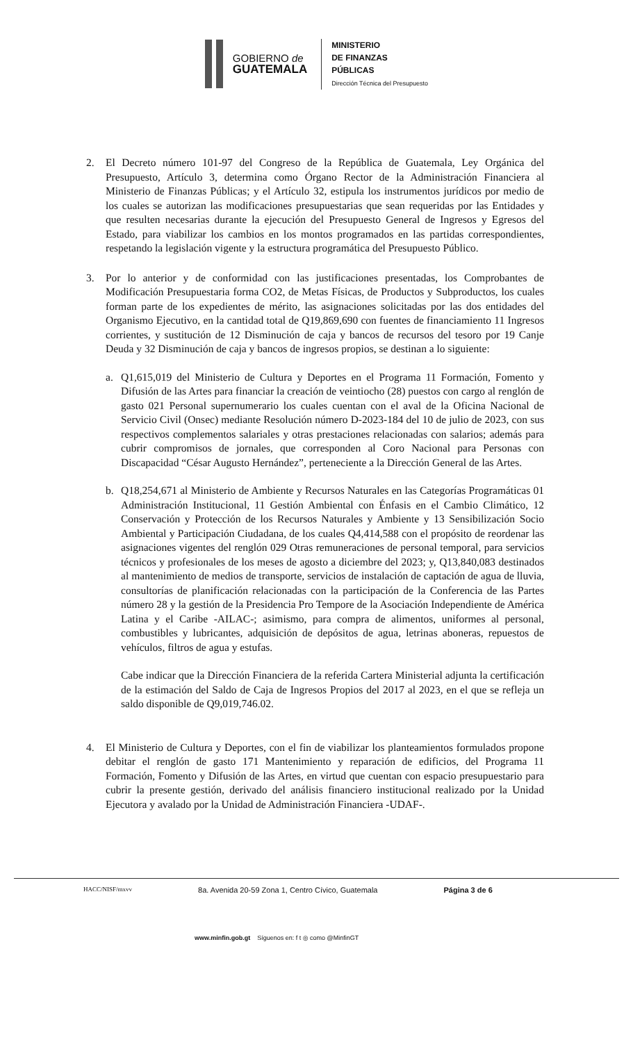GOBIERNO de
GUATEMALA
MINISTERIO
DE FINANZAS
PÚBLICAS
Dirección Técnica del Presupuesto
2. El Decreto número 101-97 del Congreso de la República de Guatemala, Ley Orgánica del Presupuesto, Artículo 3, determina como Órgano Rector de la Administración Financiera al Ministerio de Finanzas Públicas; y el Artículo 32, estipula los instrumentos jurídicos por medio de los cuales se autorizan las modificaciones presupuestarias que sean requeridas por las Entidades y que resulten necesarias durante la ejecución del Presupuesto General de Ingresos y Egresos del Estado, para viabilizar los cambios en los montos programados en las partidas correspondientes, respetando la legislación vigente y la estructura programática del Presupuesto Público.
3. Por lo anterior y de conformidad con las justificaciones presentadas, los Comprobantes de Modificación Presupuestaria forma CO2, de Metas Físicas, de Productos y Subproductos, los cuales forman parte de los expedientes de mérito, las asignaciones solicitadas por las dos entidades del Organismo Ejecutivo, en la cantidad total de Q19,869,690 con fuentes de financiamiento 11 Ingresos corrientes, y sustitución de 12 Disminución de caja y bancos de recursos del tesoro por 19 Canje Deuda y 32 Disminución de caja y bancos de ingresos propios, se destinan a lo siguiente:
a. Q1,615,019 del Ministerio de Cultura y Deportes en el Programa 11 Formación, Fomento y Difusión de las Artes para financiar la creación de veintiocho (28) puestos con cargo al renglón de gasto 021 Personal supernumerario los cuales cuentan con el aval de la Oficina Nacional de Servicio Civil (Onsec) mediante Resolución número D-2023-184 del 10 de julio de 2023, con sus respectivos complementos salariales y otras prestaciones relacionadas con salarios; además para cubrir compromisos de jornales, que corresponden al Coro Nacional para Personas con Discapacidad “César Augusto Hernández”, perteneciente a la Dirección General de las Artes.
b. Q18,254,671 al Ministerio de Ambiente y Recursos Naturales en las Categorías Programáticas 01 Administración Institucional, 11 Gestión Ambiental con Énfasis en el Cambio Climático, 12 Conservación y Protección de los Recursos Naturales y Ambiente y 13 Sensibilización Socio Ambiental y Participación Ciudadana, de los cuales Q4,414,588 con el propósito de reordenar las asignaciones vigentes del renglón 029 Otras remuneraciones de personal temporal, para servicios técnicos y profesionales de los meses de agosto a diciembre del 2023; y, Q13,840,083 destinados al mantenimiento de medios de transporte, servicios de instalación de captación de agua de lluvia, consultorías de planificación relacionadas con la participación de la Conferencia de las Partes número 28 y la gestión de la Presidencia Pro Tempore de la Asociación Independiente de América Latina y el Caribe -AILAC-; asimismo, para compra de alimentos, uniformes al personal, combustibles y lubricantes, adquisición de depósitos de agua, letrinas aboneras, repuestos de vehículos, filtros de agua y estufas.
Cabe indicar que la Dirección Financiera de la referida Cartera Ministerial adjunta la certificación de la estimación del Saldo de Caja de Ingresos Propios del 2017 al 2023, en el que se refleja un saldo disponible de Q9,019,746.02.
4. El Ministerio de Cultura y Deportes, con el fin de viabilizar los planteamientos formulados propone debitar el renglón de gasto 171 Mantenimiento y reparación de edificios, del Programa 11 Formación, Fomento y Difusión de las Artes, en virtud que cuentan con espacio presupuestario para cubrir la presente gestión, derivado del análisis financiero institucional realizado por la Unidad Ejecutora y avalado por la Unidad de Administración Financiera -UDAF-.
HACC/NISF/mxvv 8a. Avenida 20-59 Zona 1, Centro Cívico, Guatemala Página 3 de 6
www.minfin.gob.gt Síguenos en: f t ◎ como @MinfinGT